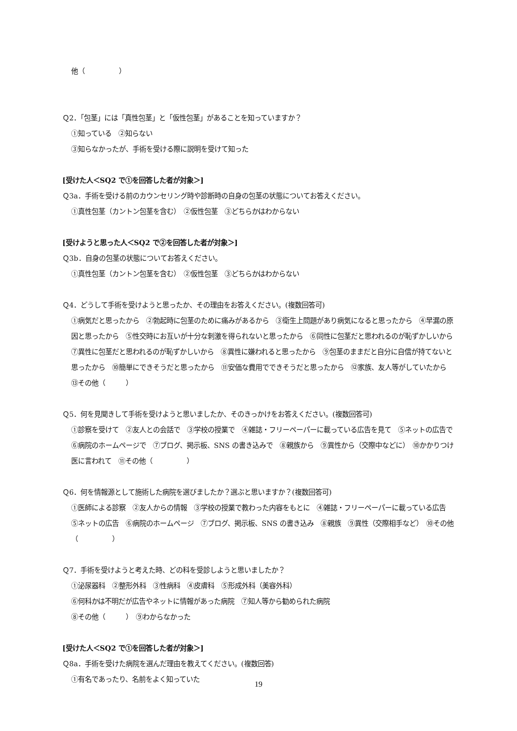他（　　　　　）
Ｑ2．「包茎」には「真性包茎」と「仮性包茎」があることを知っていますか？
①知っている　②知らない
③知らなかったが、手術を受ける際に説明を受けて知った
[受けた人＜SQ2 で①を回答した者が対象＞]
Ｑ3a．手術を受ける前のカウンセリング時や診断時の自身の包茎の状態についてお答えください。
①真性包茎（カントン包茎を含む）　②仮性包茎　③どちらかはわからない
[受けようと思った人＜SQ2 で②を回答した者が対象＞]
Ｑ3b．自身の包茎の状態についてお答えください。
①真性包茎（カントン包茎を含む）　②仮性包茎　③どちらかはわからない
Ｑ4．どうして手術を受けようと思ったか、その理由をお答えください。(複数回答可)
①病気だと思ったから　②勃起時に包茎のために痛みがあるから　③衛生上問題があり病気になると思ったから　④早漏の原因と思ったから　⑤性交時にお互いが十分な刺激を得られないと思ったから　⑥同性に包茎だと思われるのが恥ずかしいから　⑦異性に包茎だと思われるのが恥ずかしいから　⑧異性に嫌われると思ったから　⑨包茎のままだと自分に自信が持てないと思ったから　⑩簡単にできそうだと思ったから　⑪安価な費用でできそうだと思ったから　⑫家族、友人等がしていたから　⑬その他（　　　）
Ｑ5．何を見聞きして手術を受けようと思いましたか、そのきっかけをお答えください。(複数回答可)
①診察を受けて　②友人との会話で　③学校の授業で　④雑誌・フリーペーパーに載っている広告を見て　⑤ネットの広告で　⑥病院のホームページで　⑦ブログ、掲示板、SNS の書き込みで　⑧親族から　⑨異性から（交際中などに）　⑩かかりつけ医に言われて　⑪その他（　　　　　）
Ｑ6．何を情報源として施術した病院を選びましたか？選ぶと思いますか？(複数回答可)
①医師による診察　②友人からの情報　③学校の授業で教わった内容をもとに　④雑誌・フリーペーパーに載っている広告　⑤ネットの広告　⑥病院のホームページ　⑦ブログ、掲示板、SNS の書き込み　⑧親族　⑨異性（交際相手など）　⑩その他（　　　　　）
Ｑ7．手術を受けようと考えた時、どの科を受診しようと思いましたか？
①泌尿器科　②整形外科　③性病科　④皮膚科　⑤形成外科（美容外科）
⑥何科かは不明だが広告やネットに情報があった病院　⑦知人等から勧められた病院
⑧その他（　　　）　⑨わからなかった
[受けた人＜SQ2 で①を回答した者が対象＞]
Ｑ8a．手術を受けた病院を選んだ理由を教えてください。(複数回答)
①有名であったり、名前をよく知っていた
19